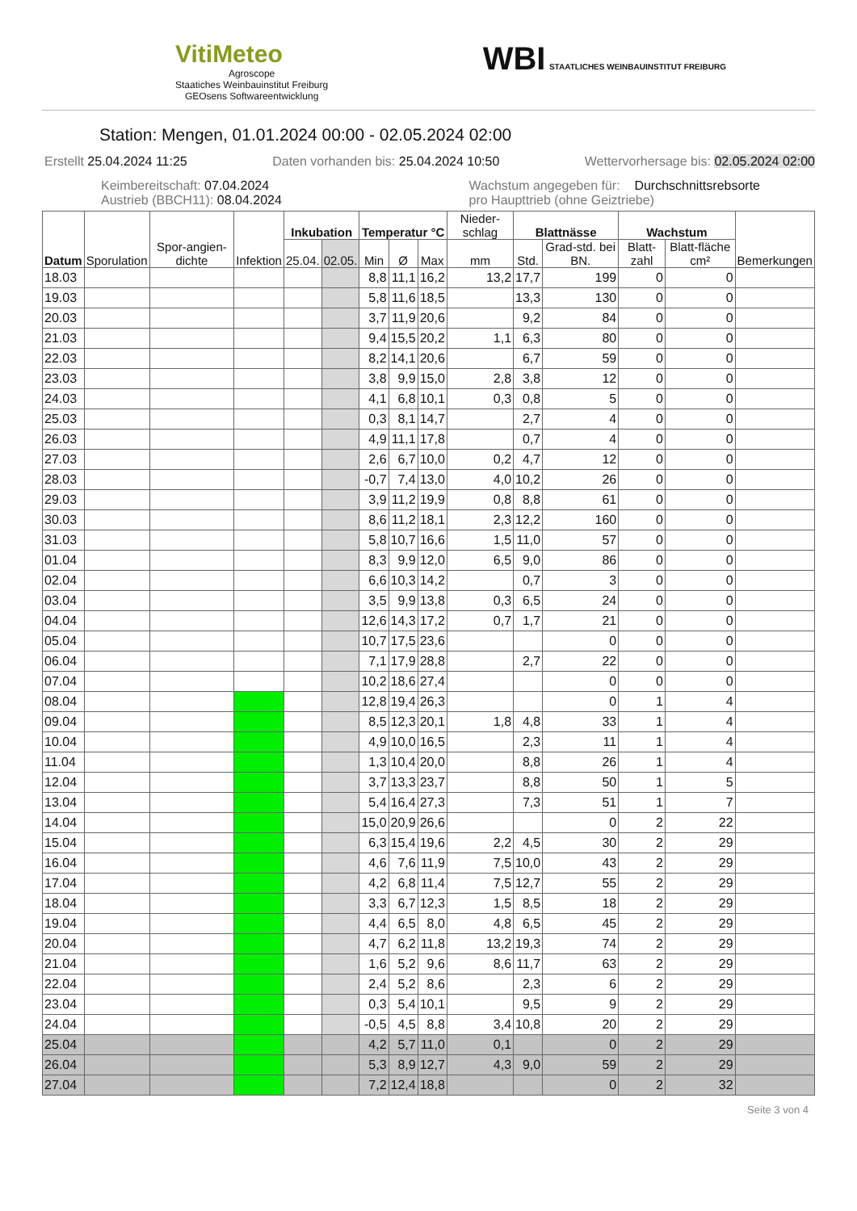VitiMeteo
Agroscope
Staatiches Weinbauinstitut Freiburg
GEOsens Softwareentwicklung
WBI STAATLICHES WEINBAUINSTITUT FREIBURG
Station: Mengen, 01.01.2024 00:00 - 02.05.2024 02:00
Erstellt 25.04.2024 11:25 Daten vorhanden bis: 25.04.2024 10:50 Wettervorhersage bis: 02.05.2024 02:00
Keimbereitschaft: 07.04.2024
Austrieb (BBCH11): 08.04.2024 Wachstum angegeben für: Durchschnittsrebsorte
pro Haupttrieb (ohne Geiztriebe)
| Datum | Sporulation | Spor-angien-dichte | Infektion | Inkubation | | Temperatur °C | | | Nieder-schlag | Blattnässe | | Wachstum | | Bemerkungen |
| --- | --- | --- | --- | --- | --- | --- | --- | --- | --- | --- | --- | --- | --- | --- |
| | | | | 25.04. | 02.05. | Min | Ø | Max | mm | Std. | Grad-std. bei BN. | Blatt-zahl | Blatt-fläche cm² | |
| 18.03 | | | | | | 8,8 | 11,1 | 16,2 | 13,2 | 17,7 | 199 | 0 | 0 | |
| 19.03 | | | | | | 5,8 | 11,6 | 18,5 | | 13,3 | 130 | 0 | 0 | |
| 20.03 | | | | | | 3,7 | 11,9 | 20,6 | | 9,2 | 84 | 0 | 0 | |
| 21.03 | | | | | | 9,4 | 15,5 | 20,2 | 1,1 | 6,3 | 80 | 0 | 0 | |
| 22.03 | | | | | | 8,2 | 14,1 | 20,6 | | 6,7 | 59 | 0 | 0 | |
| 23.03 | | | | | | 3,8 | 9,9 | 15,0 | 2,8 | 3,8 | 12 | 0 | 0 | |
| 24.03 | | | | | | 4,1 | 6,8 | 10,1 | 0,3 | 0,8 | 5 | 0 | 0 | |
| 25.03 | | | | | | 0,3 | 8,1 | 14,7 | | 2,7 | 4 | 0 | 0 | |
| 26.03 | | | | | | 4,9 | 11,1 | 17,8 | | 0,7 | 4 | 0 | 0 | |
| 27.03 | | | | | | 2,6 | 6,7 | 10,0 | 0,2 | 4,7 | 12 | 0 | 0 | |
| 28.03 | | | | | | -0,7 | 7,4 | 13,0 | 4,0 | 10,2 | 26 | 0 | 0 | |
| 29.03 | | | | | | 3,9 | 11,2 | 19,9 | 0,8 | 8,8 | 61 | 0 | 0 | |
| 30.03 | | | | | | 8,6 | 11,2 | 18,1 | 2,3 | 12,2 | 160 | 0 | 0 | |
| 31.03 | | | | | | 5,8 | 10,7 | 16,6 | 1,5 | 11,0 | 57 | 0 | 0 | |
| 01.04 | | | | | | 8,3 | 9,9 | 12,0 | 6,5 | 9,0 | 86 | 0 | 0 | |
| 02.04 | | | | | | 6,6 | 10,3 | 14,2 | | 0,7 | 3 | 0 | 0 | |
| 03.04 | | | | | | 3,5 | 9,9 | 13,8 | 0,3 | 6,5 | 24 | 0 | 0 | |
| 04.04 | | | | | | 12,6 | 14,3 | 17,2 | 0,7 | 1,7 | 21 | 0 | 0 | |
| 05.04 | | | | | | 10,7 | 17,5 | 23,6 | | | 0 | 0 | 0 | |
| 06.04 | | | | | | 7,1 | 17,9 | 28,8 | | 2,7 | 22 | 0 | 0 | |
| 07.04 | | | | | | 10,2 | 18,6 | 27,4 | | | 0 | 0 | 0 | |
| 08.04 | | | | | | 12,8 | 19,4 | 26,3 | | | 0 | 1 | 4 | |
| 09.04 | | | | | | 8,5 | 12,3 | 20,1 | 1,8 | 4,8 | 33 | 1 | 4 | |
| 10.04 | | | | | | 4,9 | 10,0 | 16,5 | | 2,3 | 11 | 1 | 4 | |
| 11.04 | | | | | | 1,3 | 10,4 | 20,0 | | 8,8 | 26 | 1 | 4 | |
| 12.04 | | | | | | 3,7 | 13,3 | 23,7 | | 8,8 | 50 | 1 | 5 | |
| 13.04 | | | | | | 5,4 | 16,4 | 27,3 | | 7,3 | 51 | 1 | 7 | |
| 14.04 | | | | | | 15,0 | 20,9 | 26,6 | | | 0 | 2 | 22 | |
| 15.04 | | | | | | 6,3 | 15,4 | 19,6 | 2,2 | 4,5 | 30 | 2 | 29 | |
| 16.04 | | | | | | 4,6 | 7,6 | 11,9 | 7,5 | 10,0 | 43 | 2 | 29 | |
| 17.04 | | | | | | 4,2 | 6,8 | 11,4 | 7,5 | 12,7 | 55 | 2 | 29 | |
| 18.04 | | | | | | 3,3 | 6,7 | 12,3 | 1,5 | 8,5 | 18 | 2 | 29 | |
| 19.04 | | | | | | 4,4 | 6,5 | 8,0 | 4,8 | 6,5 | 45 | 2 | 29 | |
| 20.04 | | | | | | 4,7 | 6,2 | 11,8 | 13,2 | 19,3 | 74 | 2 | 29 | |
| 21.04 | | | | | | 1,6 | 5,2 | 9,6 | 8,6 | 11,7 | 63 | 2 | 29 | |
| 22.04 | | | | | | 2,4 | 5,2 | 8,6 | | 2,3 | 6 | 2 | 29 | |
| 23.04 | | | | | | 0,3 | 5,4 | 10,1 | | 9,5 | 9 | 2 | 29 | |
| 24.04 | | | | | | -0,5 | 4,5 | 8,8 | 3,4 | 10,8 | 20 | 2 | 29 | |
| 25.04 | | | | | | 4,2 | 5,7 | 11,0 | 0,1 | | 0 | 2 | 29 | |
| 26.04 | | | | | | 5,3 | 8,9 | 12,7 | 4,3 | 9,0 | 59 | 2 | 29 | |
| 27.04 | | | | | | 7,2 | 12,4 | 18,8 | | | 0 | 2 | 32 | |
Seite 3 von 4